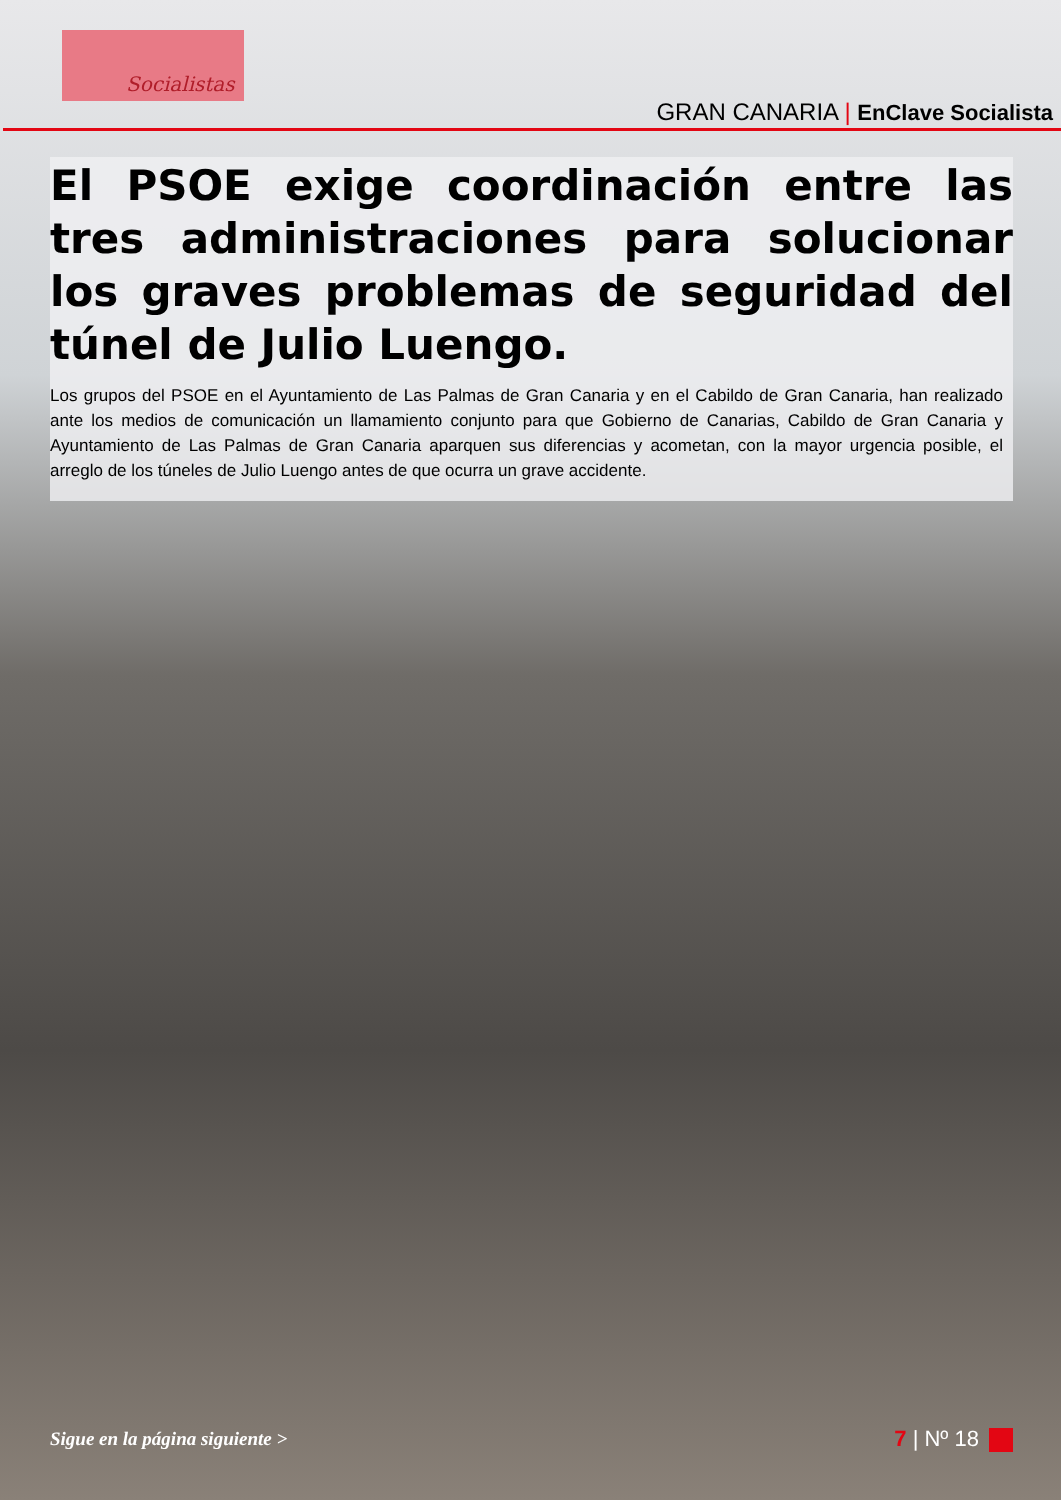Socialistas
GRAN CANARIA | EnClave Socialista
El PSOE exige coordinación entre las tres administraciones para solucionar los graves problemas de seguridad del túnel de Julio Luengo.
Los grupos del PSOE en el Ayuntamiento de Las Palmas de Gran Canaria y en el Cabildo de Gran Canaria, han realizado ante los medios de comunicación un llamamiento conjunto para que Gobierno de Canarias, Cabildo de Gran Canaria y Ayuntamiento de Las Palmas de Gran Canaria aparquen sus diferencias y acometan, con la mayor urgencia posible, el arreglo de los túneles de Julio Luengo antes de que ocurra un grave accidente.
Sigue en la página siguiente > 7 | Nº 18